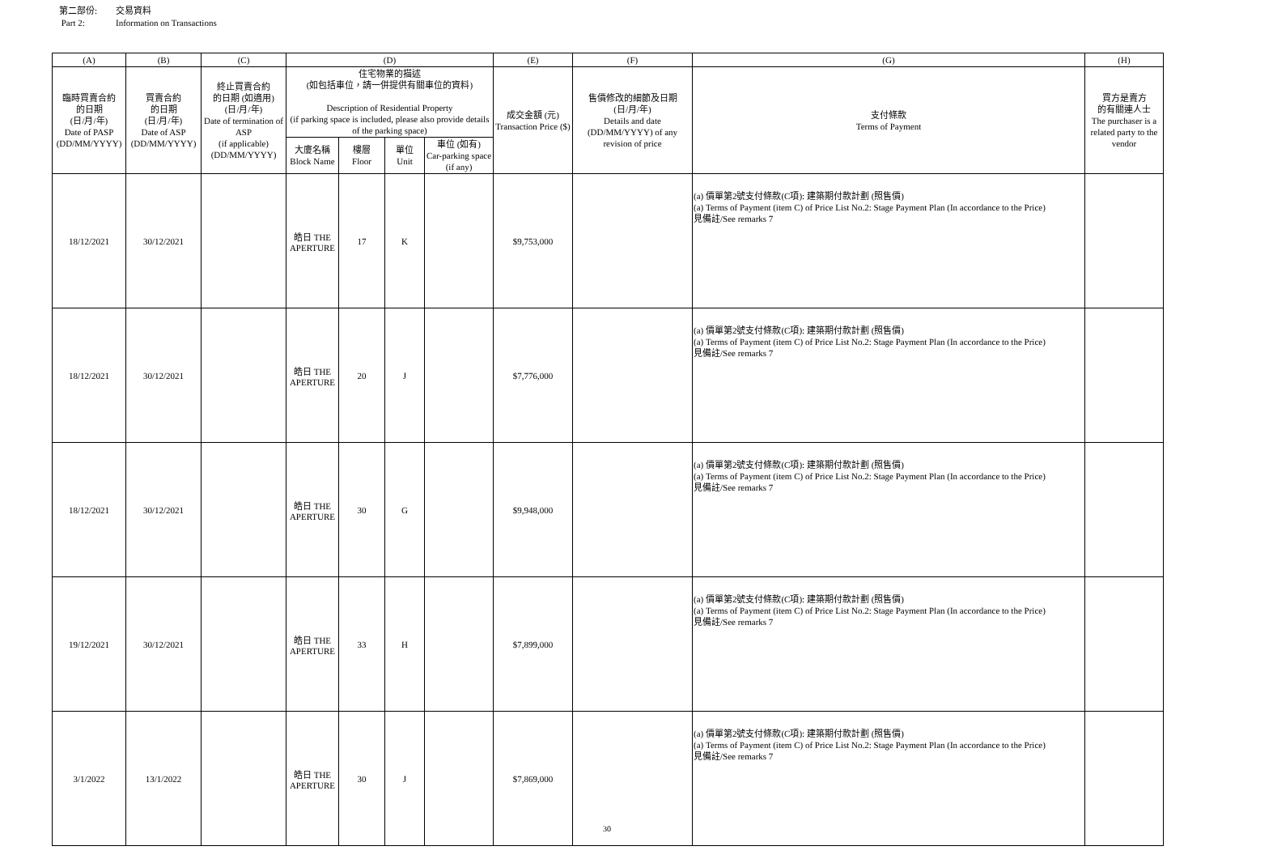第二部份: 交易資料
Part 2: Information on Transactions
| (A) | (B) | (C) | (D) | | | | (E) | (F) | (G) | (H) |
| --- | --- | --- | --- | --- | --- | --- | --- | --- | --- | --- |
| 臨時買賣合約 的日期 (日/月/年) Date of PASP (DD/MM/YYYY) | 買賣合約 的日期 (日/月/年) Date of ASP (DD/MM/YYYY) | 終止買賣合約 的日期 (如適用) (日/月/年) Date of termination of ASP (if applicable) (DD/MM/YYYY) | 住宅物業的描述 (如包括車位，請一併提供有關車位的資料) Description of Residential Property (if parking space is included, please also provide details of the parking space) | | | | 成交金額 (元) Transaction Price ($) | 售價修改的細節及日期 (日/月/年) Details and date (DD/MM/YYYY) of any revision of price | 支付條款 Terms of Payment | 買方是賣方 的有關連人士 The purchaser is a related party to the vendor |
| | | | 大廈名稱 Block Name | 樓層 Floor | 單位 Unit | 車位 (如有) Car-parking space (if any) | | | | |
| 18/12/2021 | 30/12/2021 | | 皓日 THE APERTURE | 17 | K | | $9,753,000 | | (a) 價單第2號支付條款(C項): 建築期付款計劃 (照售價) (a) Terms of Payment (item C) of Price List No.2: Stage Payment Plan (In accordance to the Price) 見備註/See remarks 7 | |
| 18/12/2021 | 30/12/2021 | | 皓日 THE APERTURE | 20 | J | | $7,776,000 | | (a) 價單第2號支付條款(C項): 建築期付款計劃 (照售價) (a) Terms of Payment (item C) of Price List No.2: Stage Payment Plan (In accordance to the Price) 見備註/See remarks 7 | |
| 18/12/2021 | 30/12/2021 | | 皓日 THE APERTURE | 30 | G | | $9,948,000 | | (a) 價單第2號支付條款(C項): 建築期付款計劃 (照售價) (a) Terms of Payment (item C) of Price List No.2: Stage Payment Plan (In accordance to the Price) 見備註/See remarks 7 | |
| 19/12/2021 | 30/12/2021 | | 皓日 THE APERTURE | 33 | H | | $7,899,000 | | (a) 價單第2號支付條款(C項): 建築期付款計劃 (照售價) (a) Terms of Payment (item C) of Price List No.2: Stage Payment Plan (In accordance to the Price) 見備註/See remarks 7 | |
| 3/1/2022 | 13/1/2022 | | 皓日 THE APERTURE | 30 | J | | $7,869,000 | | (a) 價單第2號支付條款(C項): 建築期付款計劃 (照售價) (a) Terms of Payment (item C) of Price List No.2: Stage Payment Plan (In accordance to the Price) 見備註/See remarks 7 | |
30